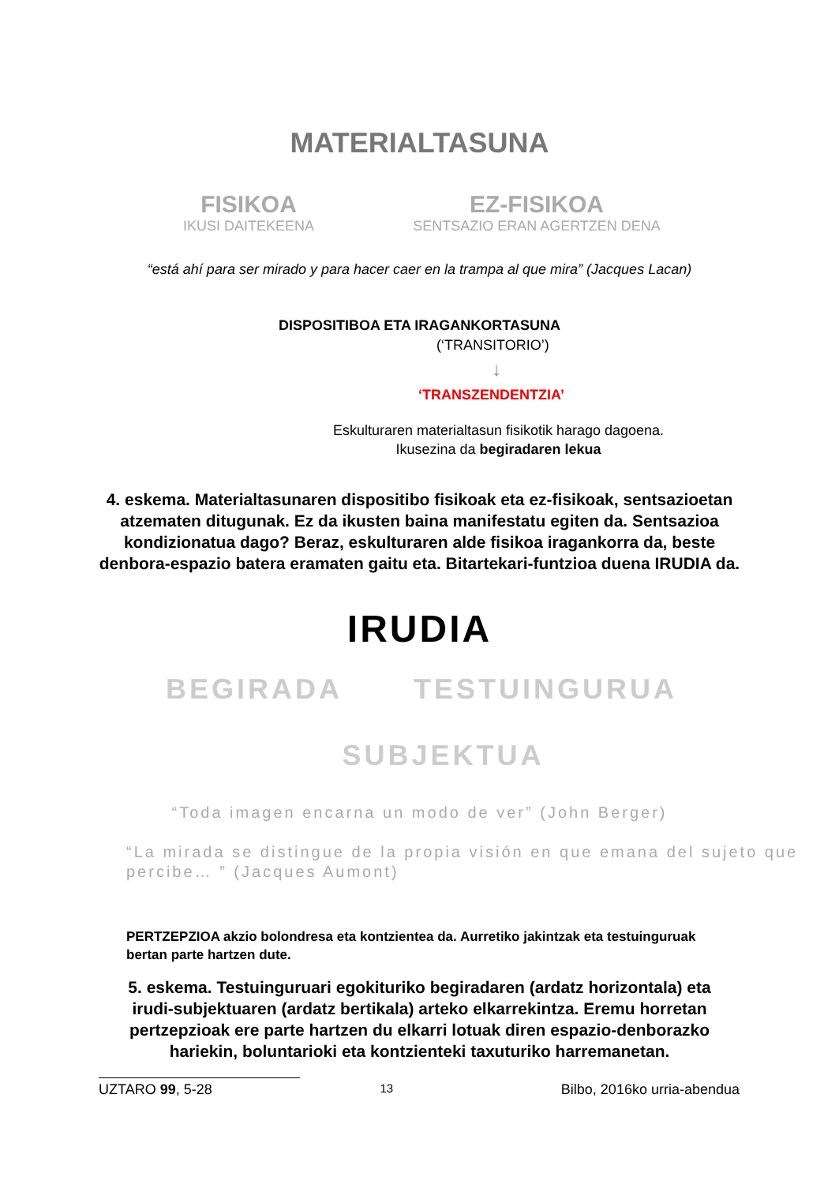MATERIALTASUNA
FISIKOA
IKUSI DAITEKEENA
EZ-FISIKOA
SENTSAZIO ERAN AGERTZEN DENA
“está ahí para ser mirado y para hacer caer en la trampa al que mira” (Jacques Lacan)
DISPOSITIBOA ETA IRAGANKORTASUNA
(‘TRANSITORIO’)
↓
‘TRANSZENDENTZIA’
Eskulturaren materialtasun fisikotik harago dagoena.
Ikusezina da begiradaren lekua
4. eskema. Materialtasunaren dispositibo fisikoak eta ez-fisikoak, sentsazioetan atzematen ditugunak. Ez da ikusten baina manifestatu egiten da. Sentsazioa kondizionatua dago? Beraz, eskulturaren alde fisikoa iragankorra da, beste denbora-espazio batera eramaten gaitu eta. Bitartekari-funtzioa duena IRUDIA da.
IRUDIA
BEGIRADA TESTUINGURUA
SUBJEKTUA
“Toda imagen encarna un modo de ver” (John Berger)
“La mirada se distingue de la propia visión en que emana del sujeto que percibe… ” (Jacques Aumont)
PERTZEPZIOA akzio bolondresa eta kontzientea da. Aurretiko jakintzak eta testuinguruak bertan parte hartzen dute.
5. eskema. Testuinguruari egokituriko begiradaren (ardatz horizontala) eta irudi-subjektuaren (ardatz bertikala) arteko elkarrekintza. Eremu horretan pertzepzioak ere parte hartzen du elkarri lotuak diren espazio-denborazko hariekin, boluntarioki eta kontzienteki taxuturiko harremanetan.
UZTARO 99, 5-28 13 Bilbo, 2016ko urria-abendua